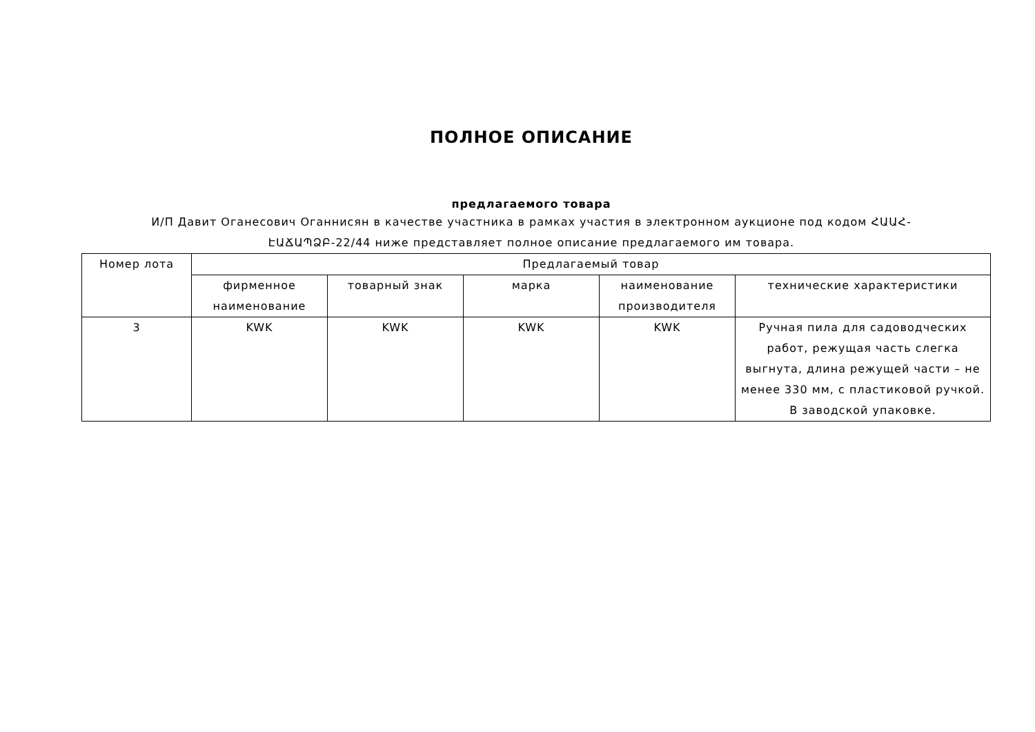ПОЛНОЕ ОПИСАНИЕ
предлагаемого товара
И/П Давит Оганесович Оганнисян в качестве участника в рамках участия в электронном аукционе под кодом ՀԱԱՀ-ԷԱՃԱՊՁԲ-22/44 ниже представляет полное описание предлагаемого им товара.
| Номер лота | Предлагаемый товар | | | | |
| | фирменное наименование | товарный знак | марка | наименование производителя | технические характеристики |
| 3 | KWK | KWK | KWK | KWK | Ручная пила для садоводческих работ, режущая часть слегка выгнута, длина режущей части – не менее 330 мм, с пластиковой ручкой. В заводской упаковке. |